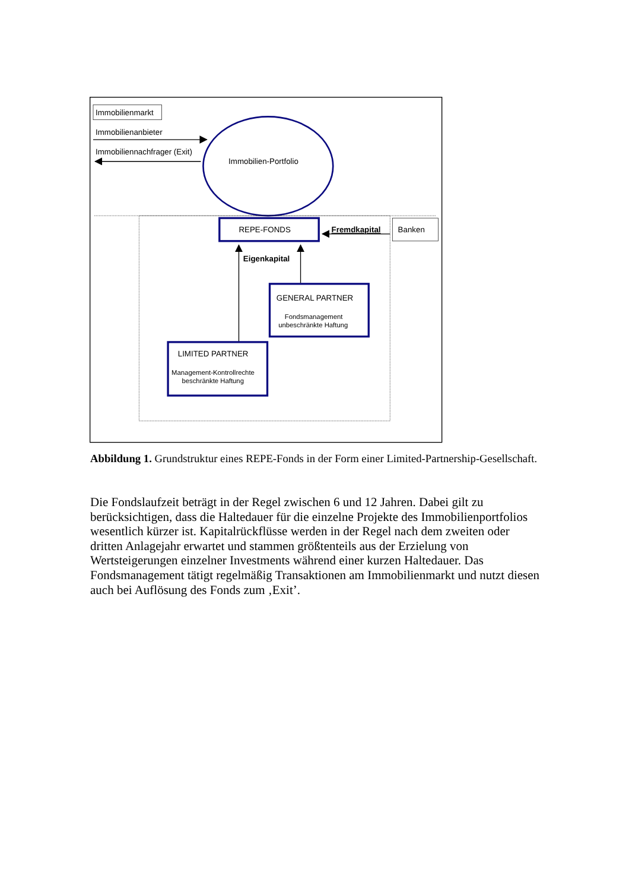Immobilienmarkt
Immobilienanbieter
Immobiliennachfrager (Exit)
Immobilien-Portfolio
REPE-FONDS
Fremdkapital
Banken
Eigenkapital
GENERAL PARTNER
Fondsmanagement
unbeschränkte Haftung
LIMITED PARTNER
Management-Kontrollrechte
beschränkte Haftung
Abbildung 1. Grundstruktur eines REPE-Fonds in der Form einer Limited-Partnership-Gesellschaft.
Die Fondslaufzeit beträgt in der Regel zwischen 6 und 12 Jahren. Dabei gilt zu berücksichtigen, dass die Haltedauer für die einzelne Projekte des Immobilienportfolios wesentlich kürzer ist. Kapitalrückflüsse werden in der Regel nach dem zweiten oder dritten Anlagejahr erwartet und stammen größtenteils aus der Erzielung von Wertsteigerungen einzelner Investments während einer kurzen Haltedauer. Das Fondsmanagement tätigt regelmäßig Transaktionen am Immobilienmarkt und nutzt diesen auch bei Auflösung des Fonds zum ‚Exit’.